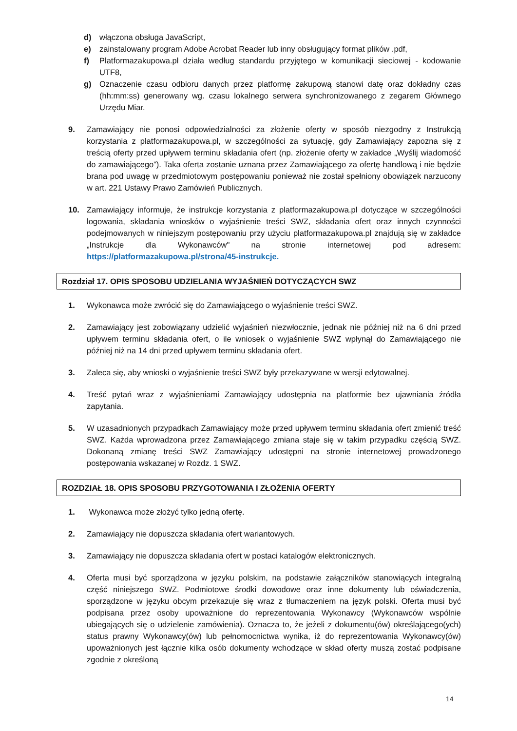d) włączona obsługa JavaScript,
e) zainstalowany program Adobe Acrobat Reader lub inny obsługujący format plików .pdf,
f) Platformazakupowa.pl działa według standardu przyjętego w komunikacji sieciowej - kodowanie UTF8,
g) Oznaczenie czasu odbioru danych przez platformę zakupową stanowi datę oraz dokładny czas (hh:mm:ss) generowany wg. czasu lokalnego serwera synchronizowanego z zegarem Głównego Urzędu Miar.
9. Zamawiający nie ponosi odpowiedzialności za złożenie oferty w sposób niezgodny z Instrukcją korzystania z platformazakupowa.pl, w szczególności za sytuację, gdy Zamawiający zapozna się z treścią oferty przed upływem terminu składania ofert (np. złożenie oferty w zakładce „Wyślij wiadomość do zamawiającego”). Taka oferta zostanie uznana przez Zamawiającego za ofertę handlową i nie będzie brana pod uwagę w przedmiotowym postępowaniu ponieważ nie został spełniony obowiązek narzucony w art. 221 Ustawy Prawo Zamówień Publicznych.
10. Zamawiający informuje, że instrukcje korzystania z platformazakupowa.pl dotyczące w szczególności logowania, składania wniosków o wyjaśnienie treści SWZ, składania ofert oraz innych czynności podejmowanych w niniejszym postępowaniu przy użyciu platformazakupowa.pl znajdują się w zakładce „Instrukcje dla Wykonawców" na stronie internetowej pod adresem: https://platformazakupowa.pl/strona/45-instrukcje.
Rozdział 17. OPIS SPOSOBU UDZIELANIA WYJAŚNIEŃ DOTYCZĄCYCH SWZ
1. Wykonawca może zwrócić się do Zamawiającego o wyjaśnienie treści SWZ.
2. Zamawiający jest zobowiązany udzielić wyjaśnień niezwłocznie, jednak nie później niż na 6 dni przed upływem terminu składania ofert, o ile wniosek o wyjaśnienie SWZ wpłynął do Zamawiającego nie później niż na 14 dni przed upływem terminu składania ofert.
3. Zaleca się, aby wnioski o wyjaśnienie treści SWZ były przekazywane w wersji edytowalnej.
4. Treść pytań wraz z wyjaśnieniami Zamawiający udostępnia na platformie bez ujawniania źródła zapytania.
5. W uzasadnionych przypadkach Zamawiający może przed upływem terminu składania ofert zmienić treść SWZ. Każda wprowadzona przez Zamawiającego zmiana staje się w takim przypadku częścią SWZ. Dokonaną zmianę treści SWZ Zamawiający udostępni na stronie internetowej prowadzonego postępowania wskazanej w Rozdz. 1 SWZ.
ROZDZIAŁ 18. OPIS SPOSOBU PRZYGOTOWANIA I ZŁOŻENIA OFERTY
1. Wykonawca może złożyć tylko jedną ofertę.
2. Zamawiający nie dopuszcza składania ofert wariantowych.
3. Zamawiający nie dopuszcza składania ofert w postaci katalogów elektronicznych.
4. Oferta musi być sporządzona w języku polskim, na podstawie załączników stanowiących integralną część niniejszego SWZ. Podmiotowe środki dowodowe oraz inne dokumenty lub oświadczenia, sporządzone w języku obcym przekazuje się wraz z tłumaczeniem na język polski. Oferta musi być podpisana przez osoby upoważnione do reprezentowania Wykonawcy (Wykonawców wspólnie ubiegających się o udzielenie zamówienia). Oznacza to, że jeżeli z dokumentu(ów) określającego(ych) status prawny Wykonawcy(ów) lub pełnomocnictwa wynika, iż do reprezentowania Wykonawcy(ów) upoważnionych jest łącznie kilka osób dokumenty wchodzące w skład oferty muszą zostać podpisane zgodnie z określoną
14